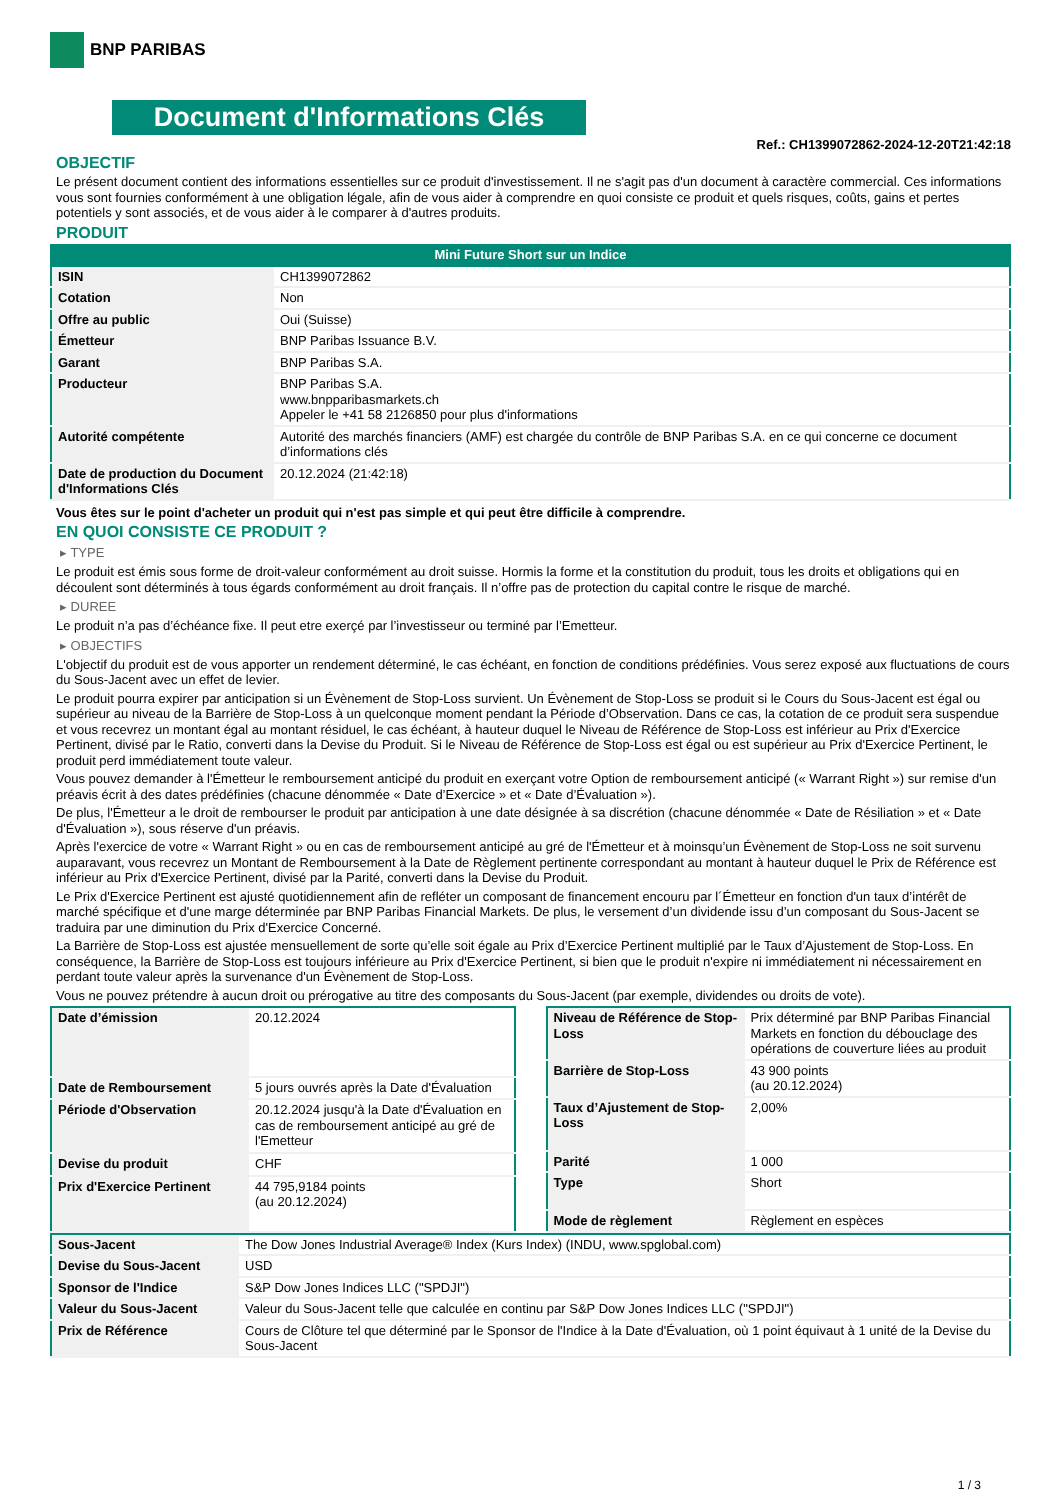BNP PARIBAS
Document d'Informations Clés
Ref.: CH1399072862-2024-12-20T21:42:18
OBJECTIF
Le présent document contient des informations essentielles sur ce produit d'investissement. Il ne s'agit pas d'un document à caractère commercial. Ces informations vous sont fournies conformément à une obligation légale, afin de vous aider à comprendre en quoi consiste ce produit et quels risques, coûts, gains et pertes potentiels y sont associés, et de vous aider à le comparer à d'autres produits.
PRODUIT
Mini Future Short sur un Indice
| ISIN | CH1399072862 |
| Cotation | Non |
| Offre au public | Oui (Suisse) |
| Émetteur | BNP Paribas Issuance B.V. |
| Garant | BNP Paribas S.A. |
| Producteur | BNP Paribas S.A. www.bnpparibasmarkets.ch Appeler le +41 58 2126850 pour plus d'informations |
| Autorité compétente | Autorité des marchés financiers (AMF) est chargée du contrôle de BNP Paribas S.A. en ce qui concerne ce document d’informations clés |
| Date de production du Document d'Informations Clés | 20.12.2024 (21:42:18) |
Vous êtes sur le point d'acheter un produit qui n'est pas simple et qui peut être difficile à comprendre.
EN QUOI CONSISTE CE PRODUIT ?
▸ TYPE
Le produit est émis sous forme de droit-valeur conformément au droit suisse. Hormis la forme et la constitution du produit, tous les droits et obligations qui en découlent sont déterminés à tous égards conformément au droit français. Il n’offre pas de protection du capital contre le risque de marché.
▸ DUREE
Le produit n’a pas d’échéance fixe. Il peut etre exerçé par l’investisseur ou terminé par l’Emetteur.
▸ OBJECTIFS
L'objectif du produit est de vous apporter un rendement déterminé, le cas échéant, en fonction de conditions prédéfinies. Vous serez exposé aux fluctuations de cours du Sous-Jacent avec un effet de levier.
Le produit pourra expirer par anticipation si un Évènement de Stop-Loss survient. Un Évènement de Stop-Loss se produit si le Cours du Sous-Jacent est égal ou supérieur au niveau de la Barrière de Stop-Loss à un quelconque moment pendant la Période d’Observation. Dans ce cas, la cotation de ce produit sera suspendue et vous recevrez un montant égal au montant résiduel, le cas échéant, à hauteur duquel le Niveau de Référence de Stop-Loss est inférieur au Prix d'Exercice Pertinent, divisé par le Ratio, converti dans la Devise du Produit. Si le Niveau de Référence de Stop-Loss est égal ou est supérieur au Prix d'Exercice Pertinent, le produit perd immédiatement toute valeur.
Vous pouvez demander à l'Émetteur le remboursement anticipé du produit en exerçant votre Option de remboursement anticipé (« Warrant Right ») sur remise d'un préavis écrit à des dates prédéfinies (chacune dénommée « Date d’Exercice » et « Date d’Évaluation »).
De plus, l'Émetteur a le droit de rembourser le produit par anticipation à une date désignée à sa discrétion (chacune dénommée « Date de Résiliation » et « Date d'Évaluation »), sous réserve d'un préavis.
Après l'exercice de votre « Warrant Right » ou en cas de remboursement anticipé au gré de l'Émetteur et à moinsqu’un Évènement de Stop-Loss ne soit survenu auparavant, vous recevrez un Montant de Remboursement à la Date de Règlement pertinente correspondant au montant à hauteur duquel le Prix de Référence est inférieur au Prix d'Exercice Pertinent, divisé par la Parité, converti dans la Devise du Produit.
Le Prix d'Exercice Pertinent est ajusté quotidiennement afin de refléter un composant de financement encouru par l´Émetteur en fonction d'un taux d’intérêt de marché spécifique et d'une marge déterminée par BNP Paribas Financial Markets. De plus, le versement d’un dividende issu d’un composant du Sous-Jacent se traduira par une diminution du Prix d'Exercice Concerné.
La Barrière de Stop-Loss est ajustée mensuellement de sorte qu’elle soit égale au Prix d’Exercice Pertinent multiplié par le Taux d’Ajustement de Stop-Loss. En conséquence, la Barrière de Stop-Loss est toujours inférieure au Prix d'Exercice Pertinent, si bien que le produit n'expire ni immédiatement ni nécessairement en perdant toute valeur après la survenance d'un Évènement de Stop-Loss.
Vous ne pouvez prétendre à aucun droit ou prérogative au titre des composants du Sous-Jacent (par exemple, dividendes ou droits de vote).
| Date d’émission | 20.12.2024 |
| Date de Remboursement | 5 jours ouvrés après la Date d'Évaluation |
| Période d'Observation | 20.12.2024 jusqu'à la Date d'Évaluation en cas de remboursement anticipé au gré de l'Emetteur |
| Devise du produit | CHF |
| Prix d'Exercice Pertinent | 44 795,9184 points (au 20.12.2024) |
| Niveau de Référence de Stop-Loss | Prix déterminé par BNP Paribas Financial Markets en fonction du débouclage des opérations de couverture liées au produit |
| Barrière de Stop-Loss | 43 900 points (au 20.12.2024) |
| Taux d’Ajustement de Stop-Loss | 2,00% |
| Parité | 1 000 |
| Type | Short |
| Mode de règlement | Règlement en espèces |
| Sous-Jacent | The Dow Jones Industrial Average® Index (Kurs Index) (INDU, www.spglobal.com) |
| Devise du Sous-Jacent | USD |
| Sponsor de l'Indice | S&P Dow Jones Indices LLC ("SPDJI") |
| Valeur du Sous-Jacent | Valeur du Sous-Jacent telle que calculée en continu par S&P Dow Jones Indices LLC ("SPDJI") |
| Prix de Référence | Cours de Clôture tel que déterminé par le Sponsor de l'Indice à la Date d'Évaluation, où 1 point équivaut à 1 unité de la Devise du Sous-Jacent |
1 / 3